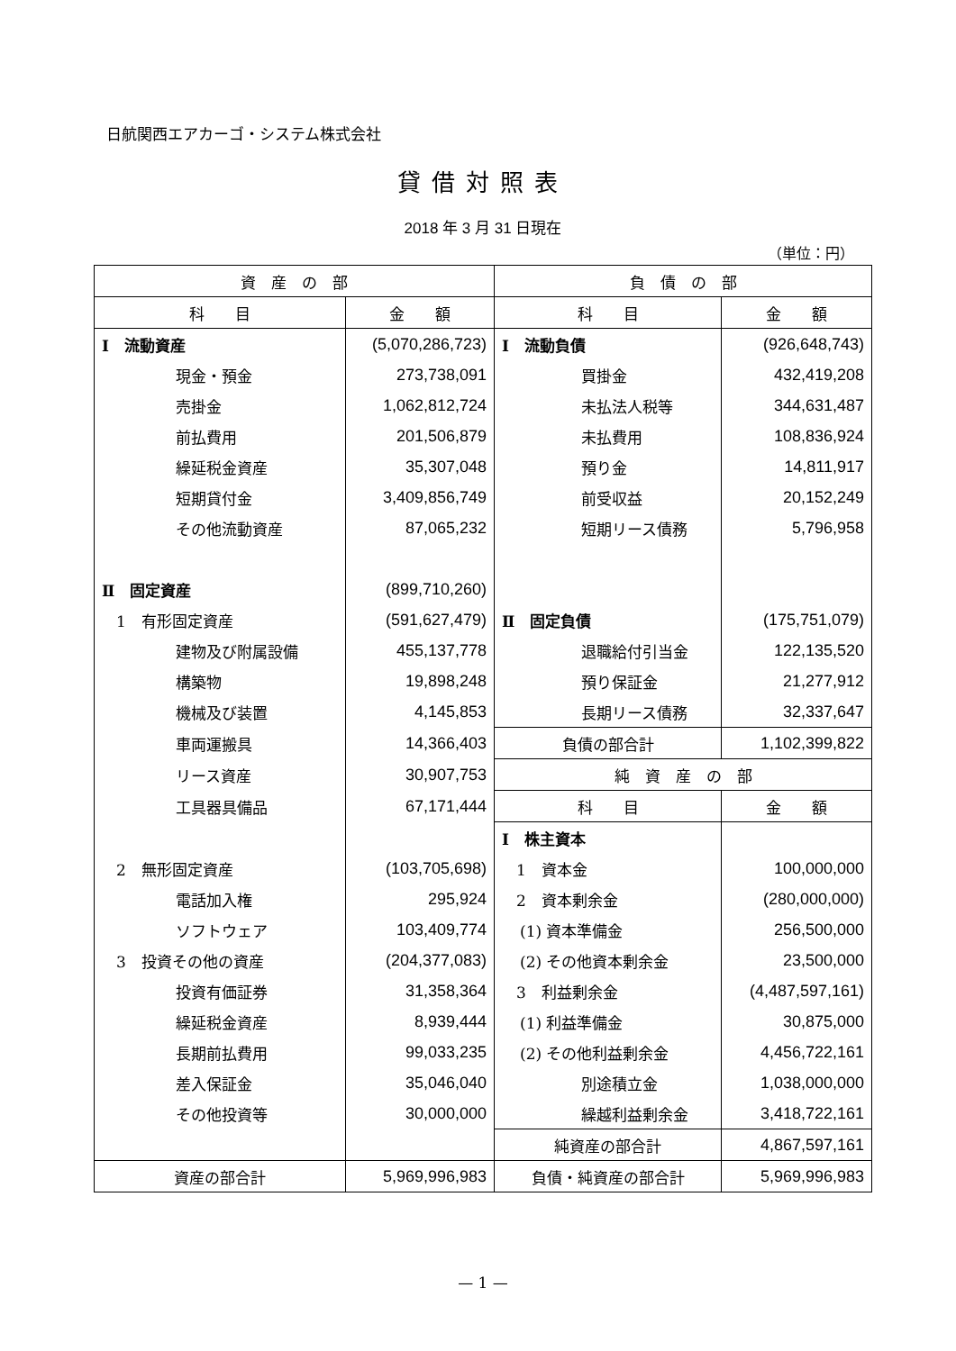日航関西エアカーゴ・システム株式会社
貸借対照表
2018 年 3 月 31 日現在
（単位：円）
| 資 産 の 部 | | 負 債 の 部 | |
| 科 目 | 金 額 | 科 目 | 金 額 |
| Ⅰ 流動資産 | (5,070,286,723) | Ⅰ 流動負債 | (926,648,743) |
| 現金・預金 | 273,738,091 | 買掛金 | 432,419,208 |
| 売掛金 | 1,062,812,724 | 未払法人税等 | 344,631,487 |
| 前払費用 | 201,506,879 | 未払費用 | 108,836,924 |
| 繰延税金資産 | 35,307,048 | 預り金 | 14,811,917 |
| 短期貸付金 | 3,409,856,749 | 前受収益 | 20,152,249 |
| その他流動資産 | 87,065,232 | 短期リース債務 | 5,796,958 |
| Ⅱ 固定資産 | (899,710,260) | | |
| 1 有形固定資産 | (591,627,479) | Ⅱ 固定負債 | (175,751,079) |
| 建物及び附属設備 | 455,137,778 | 退職給付引当金 | 122,135,520 |
| 構築物 | 19,898,248 | 預り保証金 | 21,277,912 |
| 機械及び装置 | 4,145,853 | 長期リース債務 | 32,337,647 |
| 車両運搬具 | 14,366,403 | 負債の部合計 | 1,102,399,822 |
| リース資産 | 30,907,753 | 純 資 産 の 部 | |
| 工具器具備品 | 67,171,444 | 科 目 | 金 額 |
| | | Ⅰ 株主資本 | |
| 2 無形固定資産 | (103,705,698) | 1 資本金 | 100,000,000 |
| 電話加入権 | 295,924 | 2 資本剰余金 | (280,000,000) |
| ソフトウェア | 103,409,774 | (1) 資本準備金 | 256,500,000 |
| 3 投資その他の資産 | (204,377,083) | (2) その他資本剰余金 | 23,500,000 |
| 投資有価証券 | 31,358,364 | 3 利益剰余金 | (4,487,597,161) |
| 繰延税金資産 | 8,939,444 | (1) 利益準備金 | 30,875,000 |
| 長期前払費用 | 99,033,235 | (2) その他利益剰余金 | 4,456,722,161 |
| 差入保証金 | 35,046,040 | 別途積立金 | 1,038,000,000 |
| その他投資等 | 30,000,000 | 繰越利益剰余金 | 3,418,722,161 |
| | | 純資産の部合計 | 4,867,597,161 |
| 資産の部合計 | 5,969,996,983 | 負債・純資産の部合計 | 5,969,996,983 |
— 1 —